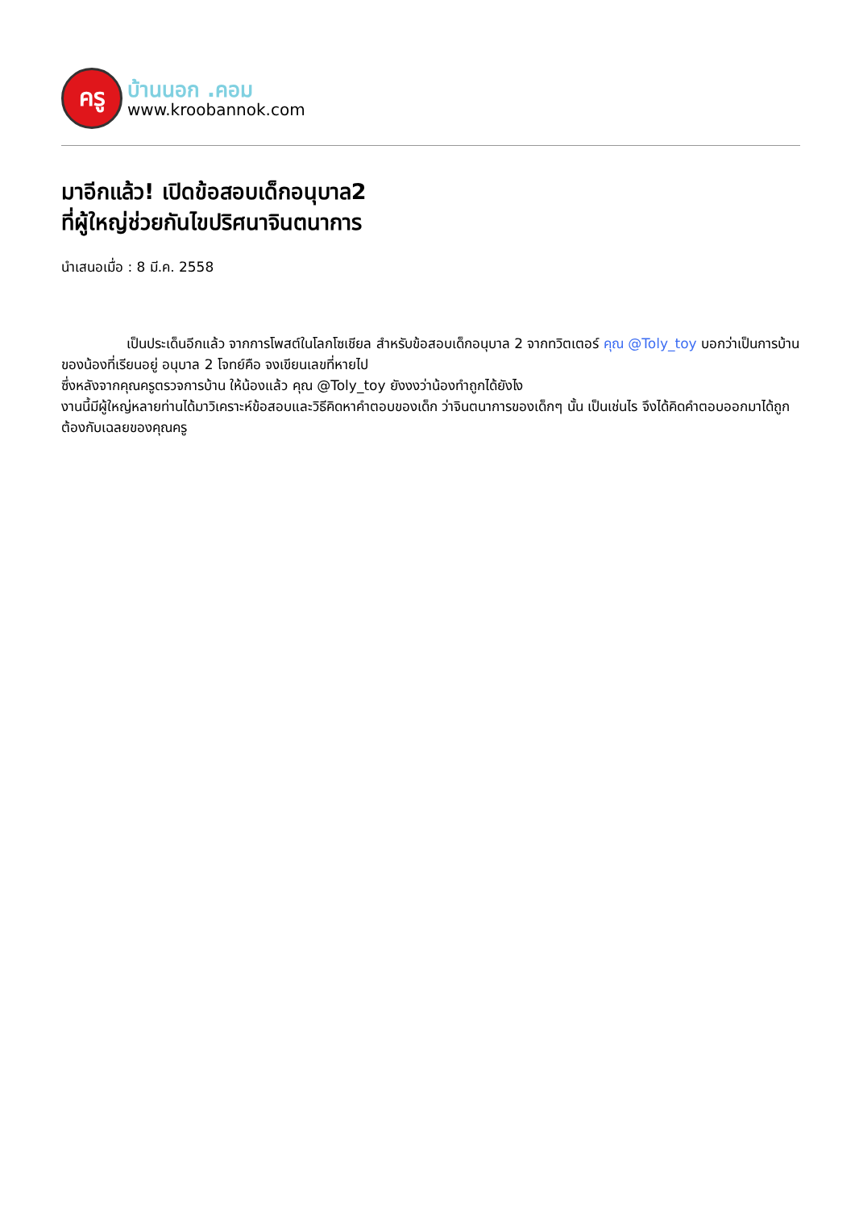ครู
บ้านนอก .คอม
www.kroobannok.com
มาอีกแล้ว! เปิดข้อสอบเด็กอนุบาล2
ที่ผู้ใหญ่ช่วยกันไขปริศนาจินตนาการ
นำเสนอเมื่อ : 8 มี.ค. 2558
เป็นประเด็นอีกแล้ว จากการโพสต์ในโลกโซเชียล สำหรับข้อสอบเด็กอนุบาล 2 จากทวิตเตอร์ คุณ @Toly_toy บอกว่าเป็นการบ้าน ของน้องที่เรียนอยู่ อนุบาล 2 โจทย์คือ จงเขียนเลขที่หายไป
ซึ่งหลังจากคุณครูตรวจการบ้าน ให้น้องแล้ว คุณ @Toly_toy ยังงงว่าน้องทำถูกได้ยังไง
งานนี้มีผู้ใหญ่หลายท่านได้มาวิเคราะห์ข้อสอบและวิธีคิดหาคำตอบของเด็ก ว่าจินตนาการของเด็กๆ นั้น เป็นเช่นไร จึงได้คิดคำตอบออกมาได้ถูกต้องกับเฉลยของคุณครู